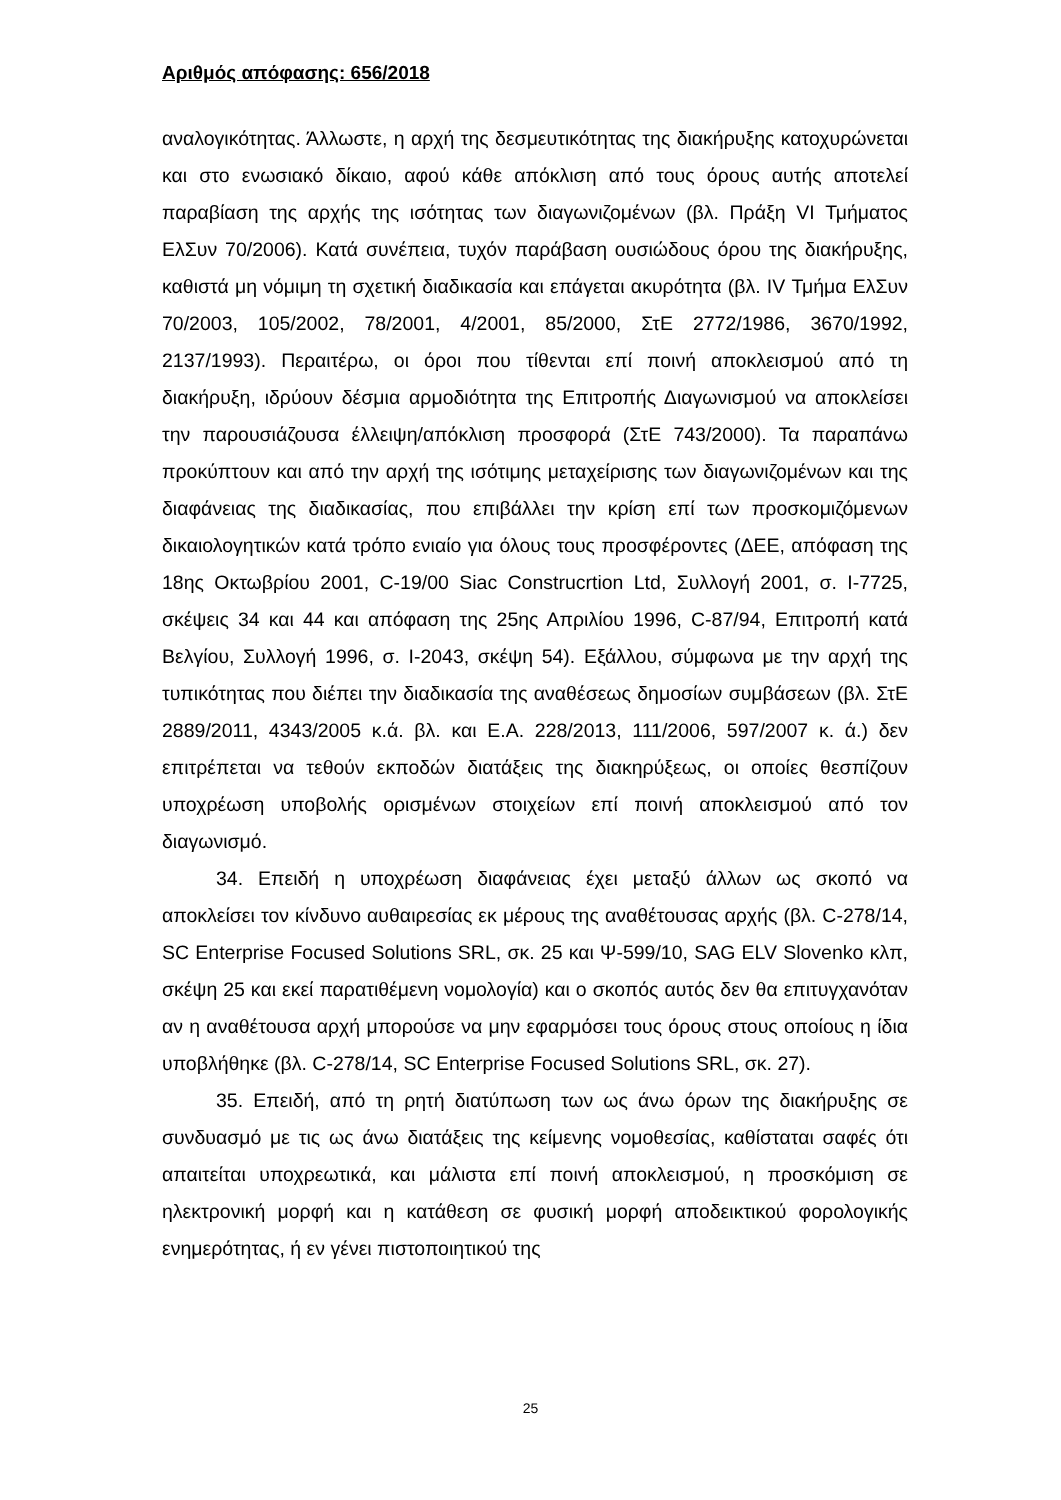Αριθμός απόφασης: 656/2018
αναλογικότητας. Άλλωστε, η αρχή της δεσμευτικότητας της διακήρυξης κατοχυρώνεται και στο ενωσιακό δίκαιο, αφού κάθε απόκλιση από τους όρους αυτής αποτελεί παραβίαση της αρχής της ισότητας των διαγωνιζομένων (βλ. Πράξη VI Τμήματος ΕλΣυν 70/2006). Κατά συνέπεια, τυχόν παράβαση ουσιώδους όρου της διακήρυξης, καθιστά μη νόμιμη τη σχετική διαδικασία και επάγεται ακυρότητα (βλ. IV Τμήμα ΕλΣυν 70/2003, 105/2002, 78/2001, 4/2001, 85/2000, ΣτΕ 2772/1986, 3670/1992, 2137/1993). Περαιτέρω, οι όροι που τίθενται επί ποινή αποκλεισμού από τη διακήρυξη, ιδρύουν δέσμια αρμοδιότητα της Επιτροπής Διαγωνισμού να αποκλείσει την παρουσιάζουσα έλλειψη/απόκλιση προσφορά (ΣτΕ 743/2000). Τα παραπάνω προκύπτουν και από την αρχή της ισότιμης μεταχείρισης των διαγωνιζομένων και της διαφάνειας της διαδικασίας, που επιβάλλει την κρίση επί των προσκομιζόμενων δικαιολογητικών κατά τρόπο ενιαίο για όλους τους προσφέροντες (ΔΕΕ, απόφαση της 18ης Οκτωβρίου 2001, C-19/00 Siac Construcrtion Ltd, Συλλογή 2001, σ. I-7725, σκέψεις 34 και 44 και απόφαση της 25ης Απριλίου 1996, C-87/94, Επιτροπή κατά Βελγίου, Συλλογή 1996, σ. I-2043, σκέψη 54). Εξάλλου, σύμφωνα με την αρχή της τυπικότητας που διέπει την διαδικασία της αναθέσεως δημοσίων συμβάσεων (βλ. ΣτΕ 2889/2011, 4343/2005 κ.ά. βλ. και Ε.Α. 228/2013, 111/2006, 597/2007 κ. ά.) δεν επιτρέπεται να τεθούν εκποδών διατάξεις της διακηρύξεως, οι οποίες θεσπίζουν υποχρέωση υποβολής ορισμένων στοιχείων επί ποινή αποκλεισμού από τον διαγωνισμό.
34. Επειδή η υποχρέωση διαφάνειας έχει μεταξύ άλλων ως σκοπό να αποκλείσει τον κίνδυνο αυθαιρεσίας εκ μέρους της αναθέτουσας αρχής (βλ. C-278/14, SC Enterprise Focused Solutions SRL, σκ. 25 και Ψ-599/10, SAG ELV Slovenko κλπ, σκέψη 25 και εκεί παρατιθέμενη νομολογία) και ο σκοπός αυτός δεν θα επιτυγχανόταν αν η αναθέτουσα αρχή μπορούσε να μην εφαρμόσει τους όρους στους οποίους η ίδια υποβλήθηκε (βλ. C-278/14, SC Enterprise Focused Solutions SRL, σκ. 27).
35. Επειδή, από τη ρητή διατύπωση των ως άνω όρων της διακήρυξης σε συνδυασμό με τις ως άνω διατάξεις της κείμενης νομοθεσίας, καθίσταται σαφές ότι απαιτείται υποχρεωτικά, και μάλιστα επί ποινή αποκλεισμού, η προσκόμιση σε ηλεκτρονική μορφή και η κατάθεση σε φυσική μορφή αποδεικτικού φορολογικής ενημερότητας, ή εν γένει πιστοποιητικού της
25